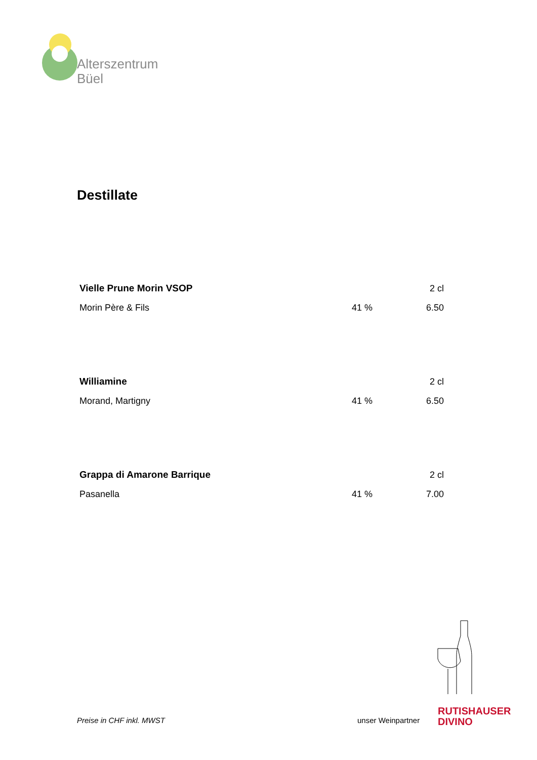Alterszentrum
Büel
Destillate
| Vielle Prune Morin VSOP | | 2 cl |
| Morin Père & Fils | 41 % | 6.50 |
| Williamine | | 2 cl |
| Morand, Martigny | 41 % | 6.50 |
| Grappa di Amarone Barrique | | 2 cl |
| Pasanella | 41 % | 7.00 |
Preise in CHF inkl. MWST unser Weinpartner
RUTISHAUSER
DIVINO